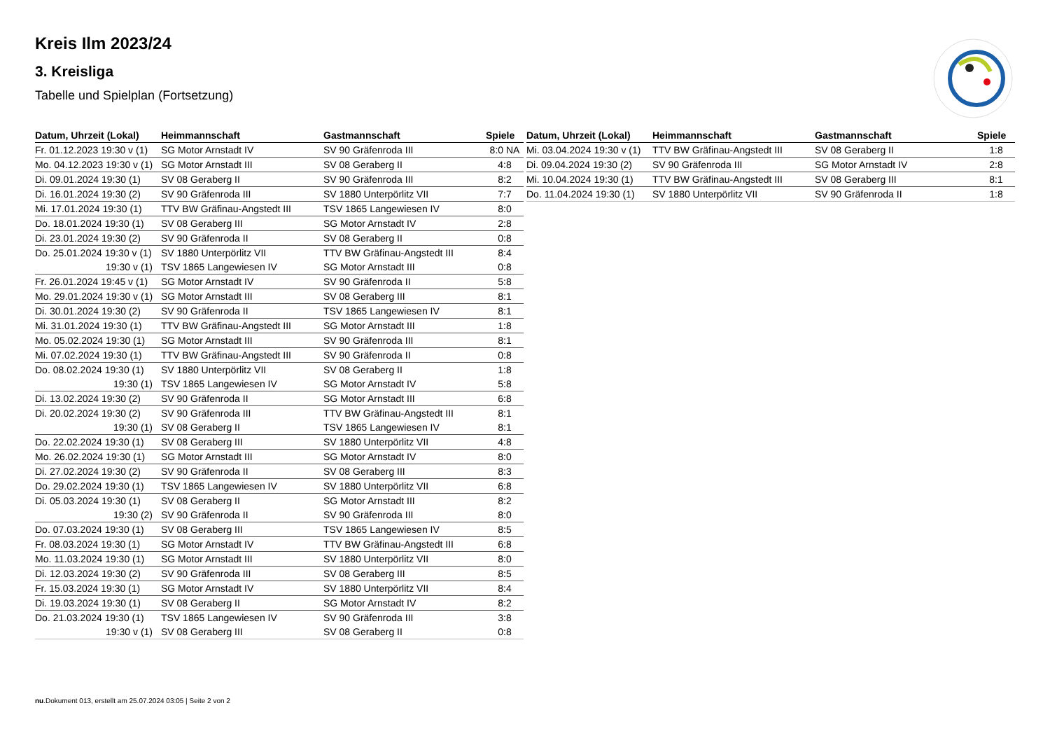Kreis Ilm 2023/24
3. Kreisliga
Tabelle und Spielplan (Fortsetzung)
| Datum, Uhrzeit (Lokal) | Heimmannschaft | Gastmannschaft | Spiele |
| --- | --- | --- | --- |
| Fr. 01.12.2023 19:30 v (1) | SG Motor Arnstadt IV | SV 90 Gräfenroda III | 8:0 NA |
| Mo. 04.12.2023 19:30 v (1) | SG Motor Arnstadt III | SV 08 Geraberg II | 4:8 |
| Di. 09.01.2024 19:30 (1) | SV 08 Geraberg II | SV 90 Gräfenroda III | 8:2 |
| Di. 16.01.2024 19:30 (2) | SV 90 Gräfenroda III | SV 1880 Unterpörlitz VII | 7:7 |
| Mi. 17.01.2024 19:30 (1) | TTV BW Gräfinau-Angstedt III | TSV 1865 Langewiesen IV | 8:0 |
| Do. 18.01.2024 19:30 (1) | SV 08 Geraberg III | SG Motor Arnstadt IV | 2:8 |
| Di. 23.01.2024 19:30 (2) | SV 90 Gräfenroda II | SV 08 Geraberg II | 0:8 |
| Do. 25.01.2024 19:30 v (1) | SV 1880 Unterpörlitz VII | TTV BW Gräfinau-Angstedt III | 8:4 |
| 19:30 v (1) | TSV 1865 Langewiesen IV | SG Motor Arnstadt III | 0:8 |
| Fr. 26.01.2024 19:45 v (1) | SG Motor Arnstadt IV | SV 90 Gräfenroda II | 5:8 |
| Mo. 29.01.2024 19:30 v (1) | SG Motor Arnstadt III | SV 08 Geraberg III | 8:1 |
| Di. 30.01.2024 19:30 (2) | SV 90 Gräfenroda II | TSV 1865 Langewiesen IV | 8:1 |
| Mi. 31.01.2024 19:30 (1) | TTV BW Gräfinau-Angstedt III | SG Motor Arnstadt III | 1:8 |
| Mo. 05.02.2024 19:30 (1) | SG Motor Arnstadt III | SV 90 Gräfenroda III | 8:1 |
| Mi. 07.02.2024 19:30 (1) | TTV BW Gräfinau-Angstedt III | SV 90 Gräfenroda II | 0:8 |
| Do. 08.02.2024 19:30 (1) | SV 1880 Unterpörlitz VII | SV 08 Geraberg II | 1:8 |
| 19:30 (1) | TSV 1865 Langewiesen IV | SG Motor Arnstadt IV | 5:8 |
| Di. 13.02.2024 19:30 (2) | SV 90 Gräfenroda II | SG Motor Arnstadt III | 6:8 |
| Di. 20.02.2024 19:30 (2) | SV 90 Gräfenroda III | TTV BW Gräfinau-Angstedt III | 8:1 |
| 19:30 (1) | SV 08 Geraberg II | TSV 1865 Langewiesen IV | 8:1 |
| Do. 22.02.2024 19:30 (1) | SV 08 Geraberg III | SV 1880 Unterpörlitz VII | 4:8 |
| Mo. 26.02.2024 19:30 (1) | SG Motor Arnstadt III | SG Motor Arnstadt IV | 8:0 |
| Di. 27.02.2024 19:30 (2) | SV 90 Gräfenroda II | SV 08 Geraberg III | 8:3 |
| Do. 29.02.2024 19:30 (1) | TSV 1865 Langewiesen IV | SV 1880 Unterpörlitz VII | 6:8 |
| Di. 05.03.2024 19:30 (1) | SV 08 Geraberg II | SG Motor Arnstadt III | 8:2 |
| 19:30 (2) | SV 90 Gräfenroda II | SV 90 Gräfenroda III | 8:0 |
| Do. 07.03.2024 19:30 (1) | SV 08 Geraberg III | TSV 1865 Langewiesen IV | 8:5 |
| Fr. 08.03.2024 19:30 (1) | SG Motor Arnstadt IV | TTV BW Gräfinau-Angstedt III | 6:8 |
| Mo. 11.03.2024 19:30 (1) | SG Motor Arnstadt III | SV 1880 Unterpörlitz VII | 8:0 |
| Di. 12.03.2024 19:30 (2) | SV 90 Gräfenroda III | SV 08 Geraberg III | 8:5 |
| Fr. 15.03.2024 19:30 (1) | SG Motor Arnstadt IV | SV 1880 Unterpörlitz VII | 8:4 |
| Di. 19.03.2024 19:30 (1) | SV 08 Geraberg II | SG Motor Arnstadt IV | 8:2 |
| Do. 21.03.2024 19:30 (1) | TSV 1865 Langewiesen IV | SV 90 Gräfenroda III | 3:8 |
| 19:30 v (1) | SV 08 Geraberg III | SV 08 Geraberg II | 0:8 |
| Datum, Uhrzeit (Lokal) | Heimmannschaft | Gastmannschaft | Spiele |
| --- | --- | --- | --- |
| Mi. 03.04.2024 19:30 v (1) | TTV BW Gräfinau-Angstedt III | SV 08 Geraberg II | 1:8 |
| Di. 09.04.2024 19:30 (2) | SV 90 Gräfenroda III | SG Motor Arnstadt IV | 2:8 |
| Mi. 10.04.2024 19:30 (1) | TTV BW Gräfinau-Angstedt III | SV 08 Geraberg III | 8:1 |
| Do. 11.04.2024 19:30 (1) | SV 1880 Unterpörlitz VII | SV 90 Gräfenroda II | 1:8 |
nu.Dokument 013, erstellt am 25.07.2024 03:05 | Seite 2 von 2